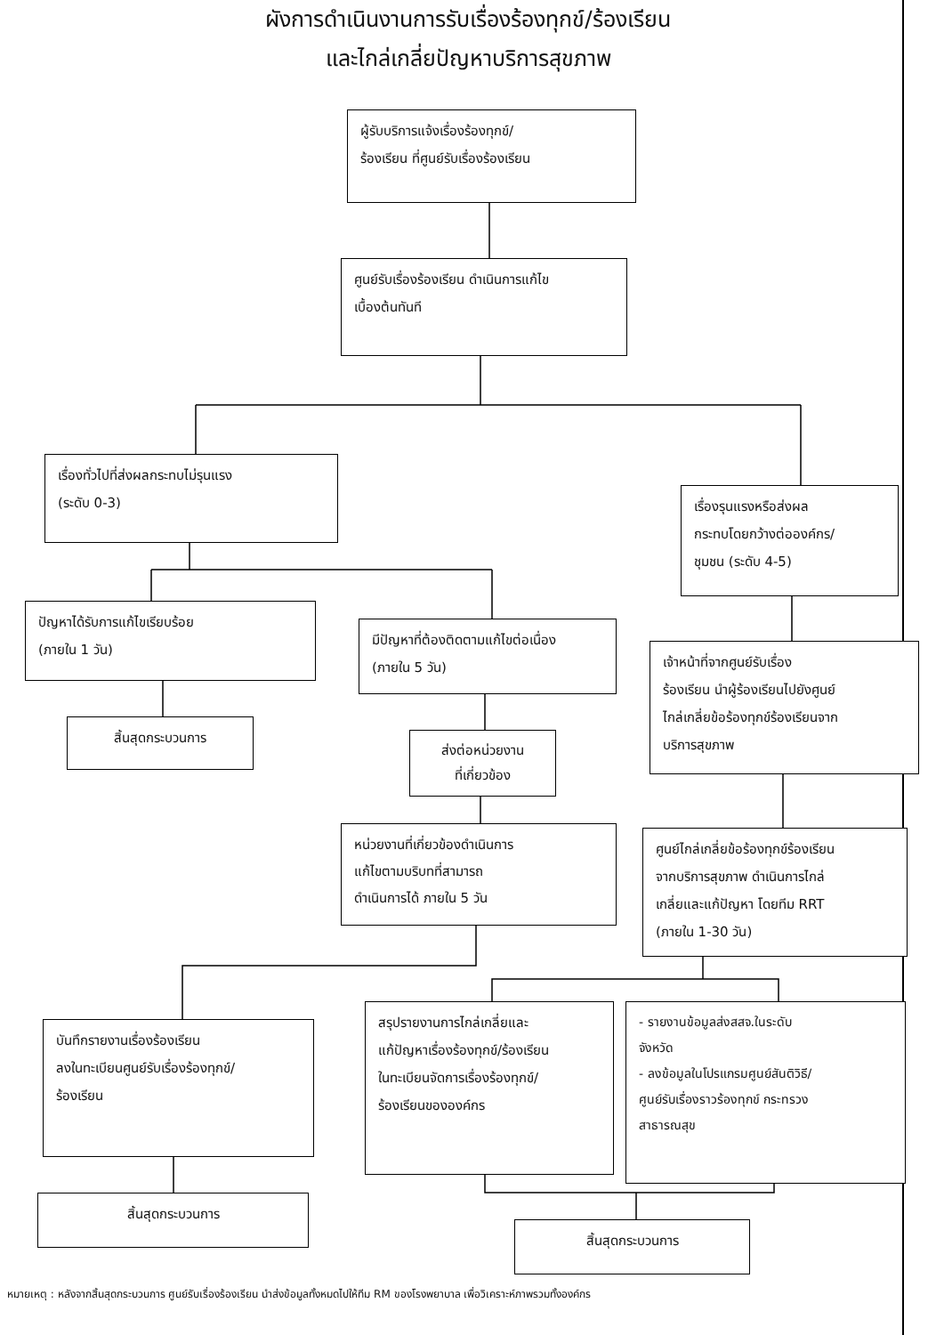ผังการดำเนินงานการรับเรื่องร้องทุกข์/ร้องเรียน
และไกล่เกลี่ยปัญหาบริการสุขภาพ
ผู้รับบริการแจ้งเรื่องร้องทุกข์/
ร้องเรียน ที่ศูนย์รับเรื่องร้องเรียน
ศูนย์รับเรื่องร้องเรียน ดำเนินการแก้ไข
เบื้องต้นทันที
เรื่องทั่วไปที่ส่งผลกระทบไม่รุนแรง
(ระดับ 0-3)
เรื่องรุนแรงหรือส่งผล
กระทบโดยกว้างต่อองค์กร/
ชุมชน (ระดับ 4-5)
ปัญหาได้รับการแก้ไขเรียบร้อย
(ภายใน 1 วัน)
มีปัญหาที่ต้องติดตามแก้ไขต่อเนื่อง
(ภายใน 5 วัน)
เจ้าหน้าที่จากศูนย์รับเรื่อง
ร้องเรียน นำผู้ร้องเรียนไปยังศูนย์
ไกล่เกลี่ยข้อร้องทุกข์ร้องเรียนจาก
บริการสุขภาพ
สิ้นสุดกระบวนการ
ส่งต่อหน่วยงาน
ที่เกี่ยวข้อง
หน่วยงานที่เกี่ยวข้องดำเนินการ
แก้ไขตามบริบทที่สามารถ
ดำเนินการได้ ภายใน 5 วัน
ศูนย์ไกล่เกลี่ยข้อร้องทุกข์ร้องเรียน
จากบริการสุขภาพ ดำเนินการไกล่
เกลี่ยและแก้ปัญหา โดยทีม RRT
(ภายใน 1-30 วัน)
บันทึกรายงานเรื่องร้องเรียน
ลงในทะเบียนศูนย์รับเรื่องร้องทุกข์/
ร้องเรียน
สรุปรายงานการไกล่เกลี่ยและ
แก้ปัญหาเรื่องร้องทุกข์/ร้องเรียน
ในทะเบียนจัดการเรื่องร้องทุกข์/
ร้องเรียนขององค์กร
- รายงานข้อมูลส่งสสจ.ในระดับ
จังหวัด
- ลงข้อมูลในโปรแกรมศูนย์สันติวิธี/
ศูนย์รับเรื่องราวร้องทุกข์ กระทรวง
สาธารณสุข
สิ้นสุดกระบวนการ
สิ้นสุดกระบวนการ
หมายเหตุ : หลังจากสิ้นสุดกระบวนการ ศูนย์รับเรื่องร้องเรียน นำส่งข้อมูลทั้งหมดไปให้ทีม RM ของโรงพยาบาล เพื่อวิเคราะห์ภาพรวมทั้งองค์กร